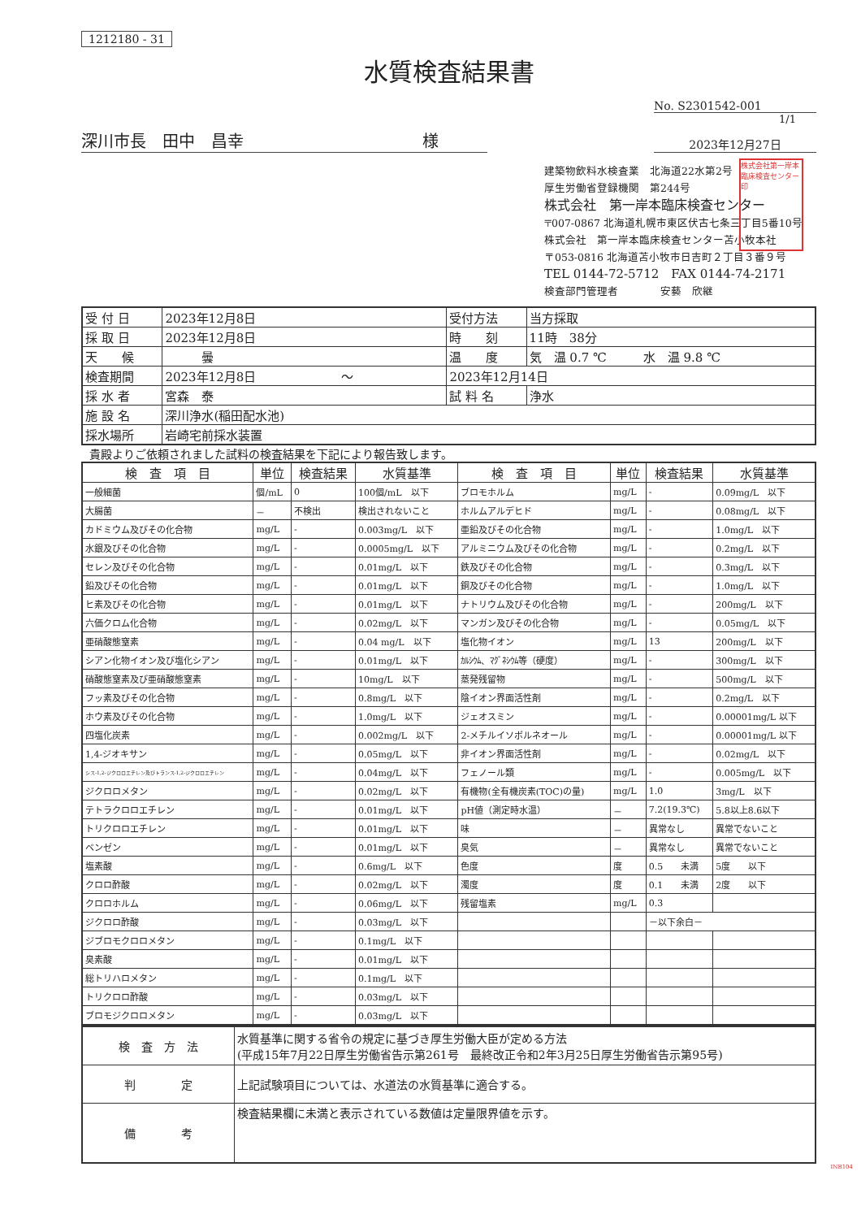1212180 - 31
水質検査結果書
No. S2301542-001
1/1
深川市長　田中　昌幸　　　　　　　　　　　様
2023年12月27日
建築物飲料水検査業　北海道22水第2号
厚生労働省登録機関　第244号
株式会社　第一岸本臨床検査センター
〒007-0867 北海道札幌市東区伏古七条三丁目5番10号
株式会社　第一岸本臨床検査センター苫小牧本社
〒053-0816 北海道苫小牧市日吉町２丁目３番９号
TEL 0144-72-5712　FAX 0144-74-2171
検査部門管理者　　　　安藝　欣継
株式会社第一岸本臨床検査センター印
| 受 付 日 | 2023年12月8日 | 受付方法 | 当方採取 |
| 採 取 日 | 2023年12月8日 | 時 刻 | 11時 38分 |
| 天 候 | 曇 | 温 度 | 気 温 0.7 ℃ 水 温 9.8 ℃ |
| 検査期間 | 2023年12月8日 ～ | 2023年12月14日 | |
| 採 水 者 | 宮森 泰 | 試 料 名 | 浄水 |
| 施 設 名 | 深川浄水(稲田配水池) | | |
| 採水場所 | 岩崎宅前採水装置 | | |
貴殿よりご依頼されました試料の検査結果を下記により報告致します。
| 検 査 項 目 | 単位 | 検査結果 | 水質基準 | 検 査 項 目 | 単位 | 検査結果 | 水質基準 |
| --- | --- | --- | --- | --- | --- | --- | --- |
| 一般細菌 | 個/mL | 0 | 100個/mL 以下 | ブロモホルム | mg/L | - | 0.09mg/L 以下 |
| 大腸菌 | － | 不検出 | 検出されないこと | ホルムアルデヒド | mg/L | - | 0.08mg/L 以下 |
| カドミウム及びその化合物 | mg/L | - | 0.003mg/L 以下 | 亜鉛及びその化合物 | mg/L | - | 1.0mg/L 以下 |
| 水銀及びその化合物 | mg/L | - | 0.0005mg/L 以下 | アルミニウム及びその化合物 | mg/L | - | 0.2mg/L 以下 |
| セレン及びその化合物 | mg/L | - | 0.01mg/L 以下 | 鉄及びその化合物 | mg/L | - | 0.3mg/L 以下 |
| 鉛及びその化合物 | mg/L | - | 0.01mg/L 以下 | 銅及びその化合物 | mg/L | - | 1.0mg/L 以下 |
| ヒ素及びその化合物 | mg/L | - | 0.01mg/L 以下 | ナトリウム及びその化合物 | mg/L | - | 200mg/L 以下 |
| 六価クロム化合物 | mg/L | - | 0.02mg/L 以下 | マンガン及びその化合物 | mg/L | - | 0.05mg/L 以下 |
| 亜硝酸態窒素 | mg/L | - | 0.04 mg/L 以下 | 塩化物イオン | mg/L | 13 | 200mg/L 以下 |
| シアン化物イオン及び塩化シアン | mg/L | - | 0.01mg/L 以下 | ｶﾙｼｳﾑ、ﾏｸﾞﾈｼｳﾑ等（硬度） | mg/L | - | 300mg/L 以下 |
| 硝酸態窒素及び亜硝酸態窒素 | mg/L | - | 10mg/L 以下 | 蒸発残留物 | mg/L | - | 500mg/L 以下 |
| フッ素及びその化合物 | mg/L | - | 0.8mg/L 以下 | 陰イオン界面活性剤 | mg/L | - | 0.2mg/L 以下 |
| ホウ素及びその化合物 | mg/L | - | 1.0mg/L 以下 | ジェオスミン | mg/L | - | 0.00001mg/L 以下 |
| 四塩化炭素 | mg/L | - | 0.002mg/L 以下 | 2-メチルイソボルネオール | mg/L | - | 0.00001mg/L 以下 |
| 1,4-ジオキサン | mg/L | - | 0.05mg/L 以下 | 非イオン界面活性剤 | mg/L | - | 0.02mg/L 以下 |
| シス-1,2-ジクロロエチレン及びトランス-1,2-ジクロロエチレン | mg/L | - | 0.04mg/L 以下 | フェノール類 | mg/L | - | 0.005mg/L 以下 |
| ジクロロメタン | mg/L | - | 0.02mg/L 以下 | 有機物(全有機炭素(TOC)の量) | mg/L | 1.0 | 3mg/L 以下 |
| テトラクロロエチレン | mg/L | - | 0.01mg/L 以下 | pH値（測定時水温） | － | 7.2(19.3℃) | 5.8以上8.6以下 |
| トリクロロエチレン | mg/L | - | 0.01mg/L 以下 | 味 | － | 異常なし | 異常でないこと |
| ベンゼン | mg/L | - | 0.01mg/L 以下 | 臭気 | － | 異常なし | 異常でないこと |
| 塩素酸 | mg/L | - | 0.6mg/L 以下 | 色度 | 度 | 0.5 未満 | 5度 以下 |
| クロロ酢酸 | mg/L | - | 0.02mg/L 以下 | 濁度 | 度 | 0.1 未満 | 2度 以下 |
| クロロホルム | mg/L | - | 0.06mg/L 以下 | 残留塩素 | mg/L | 0.3 | |
| ジクロロ酢酸 | mg/L | - | 0.03mg/L 以下 | | | －以下余白－ | |
| ジブロモクロロメタン | mg/L | - | 0.1mg/L 以下 | | | | |
| 臭素酸 | mg/L | - | 0.01mg/L 以下 | | | | |
| 総トリハロメタン | mg/L | - | 0.1mg/L 以下 | | | | |
| トリクロロ酢酸 | mg/L | - | 0.03mg/L 以下 | | | | |
| ブロモジクロロメタン | mg/L | - | 0.03mg/L 以下 | | | | |
| 検 査 方 法 | 水質基準に関する省令の規定に基づき厚生労働大臣が定める方法 (平成15年7月22日厚生労働省告示第261号 最終改正令和2年3月25日厚生労働省告示第95号) |
| 判 定 | 上記試験項目については、水道法の水質基準に適合する。 |
| 備 考 | 検査結果欄に未満と表示されている数値は定量限界値を示す。 |
INB104